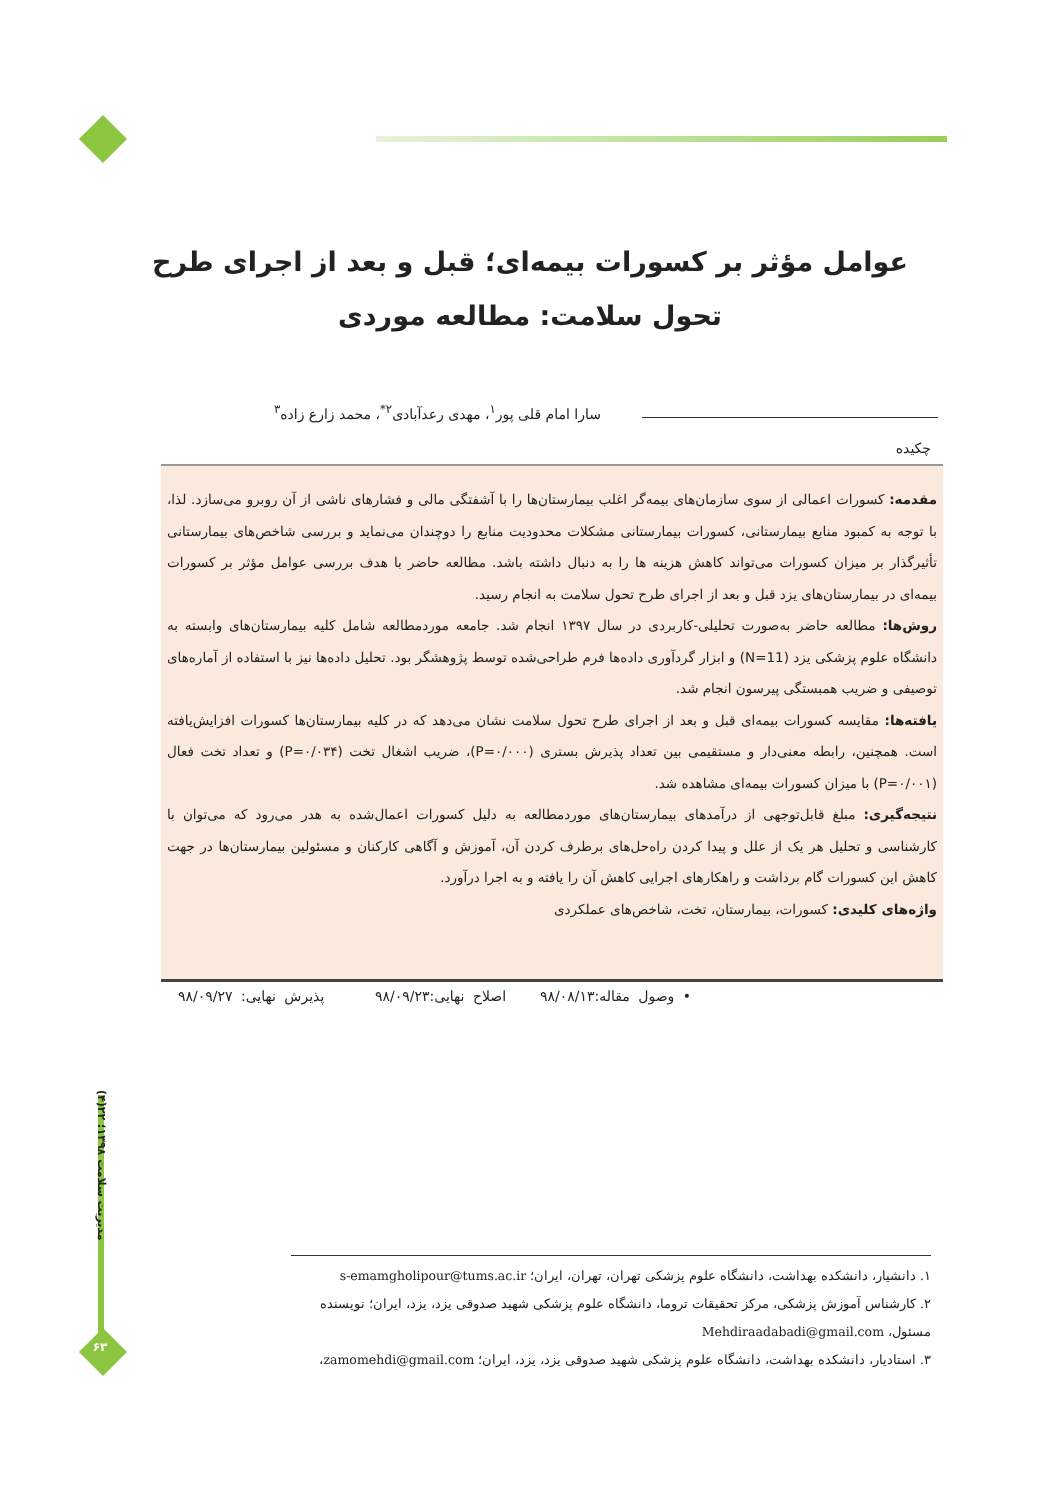عوامل مؤثر بر کسورات بیمه‌ای؛ قبل و بعد از اجرای طرح تحول سلامت: مطالعه موردی
سارا امام قلی پور<sup>۱</sup>، مهدی رعدآبادی<sup>۲*</sup>، محمد زارع زاده<sup>۳</sup>
چکیده
مقدمه: کسورات اعمالی از سوی سازمان‌های بیمه‌گر اغلب بیمارستان‌ها را با آشفتگی مالی و فشارهای ناشی از آن روبرو می‌سازد. لذا، با توجه به کمبود منابع بیمارستانی، کسورات بیمارستانی مشکلات محدودیت منابع را دوچندان می‌نماید و بررسی شاخص‌های بیمارستانی تأثیرگذار بر میزان کسورات می‌تواند کاهش هزینه ها را به دنبال داشته باشد. مطالعه حاضر با هدف بررسی عوامل مؤثر بر کسورات بیمه‌ای در بیمارستان‌های یزد قبل و بعد از اجرای طرح تحول سلامت به انجام رسید.
روش‌ها: مطالعه حاضر به‌صورت تحلیلی-کاربردی در سال ۱۳۹۷ انجام شد. جامعه موردمطالعه شامل کلیه بیمارستان‌های وابسته به دانشگاه علوم پزشکی یزد (N=11) و ابزار گردآوری داده‌ها فرم طراحی‌شده توسط پژوهشگر بود. تحلیل داده‌ها نیز با استفاده از آماره‌های توصیفی و ضریب همبستگی پیرسون انجام شد.
یافته‌ها: مقایسه کسورات بیمه‌ای قبل و بعد از اجرای طرح تحول سلامت نشان می‌دهد که در کلیه بیمارستان‌ها کسورات افزایش‌یافته است. همچنین، رابطه معنی‌دار و مستقیمی بین تعداد پذیرش بستری (P=۰/۰۰۰)، ضریب اشغال تخت (P=۰/۰۳۴) و تعداد تخت فعال (P=۰/۰۰۱) با میزان کسورات بیمه‌ای مشاهده شد.
نتیجه‌گیری: مبلغ قابل‌توجهی از درآمدهای بیمارستان‌های موردمطالعه به دلیل کسورات اعمال‌شده به هدر می‌رود که می‌توان با کارشناسی و تحلیل هر یک از علل و پیدا کردن راه‌حل‌های برطرف کردن آن، آموزش و آگاهی کارکنان و مسئولین بیمارستان‌ها در جهت کاهش این کسورات گام برداشت و راهکارهای اجرایی کاهش آن را یافته و به اجرا درآورد.
واژه‌های کلیدی: کسورات، بیمارستان، تخت، شاخص‌های عملکردی
• وصول مقاله:۹۸/۰۸/۱۳ اصلاح نهایی:۹۸/۰۹/۲۳ پذیرش نهایی: ۹۸/۰۹/۲۷
مدیریت سلامت ۱۳۹۸؛ ۲۲(۴)
۶۳
۱. دانشیار، دانشکده بهداشت، دانشگاه علوم پزشکی تهران، تهران، ایران؛ s-emamgholipour@tums.ac.ir
۲. کارشناس آموزش پزشکی، مرکز تحقیقات تروما، دانشگاه علوم پزشکی شهید صدوقی یزد، یزد، ایران؛ نویسنده مسئول، Mehdiraadabadi@gmail.com
۳. استادیار، دانشکده بهداشت، دانشگاه علوم پزشکی شهید صدوقی یزد، یزد، ایران؛ zamomehdi@gmail.com،